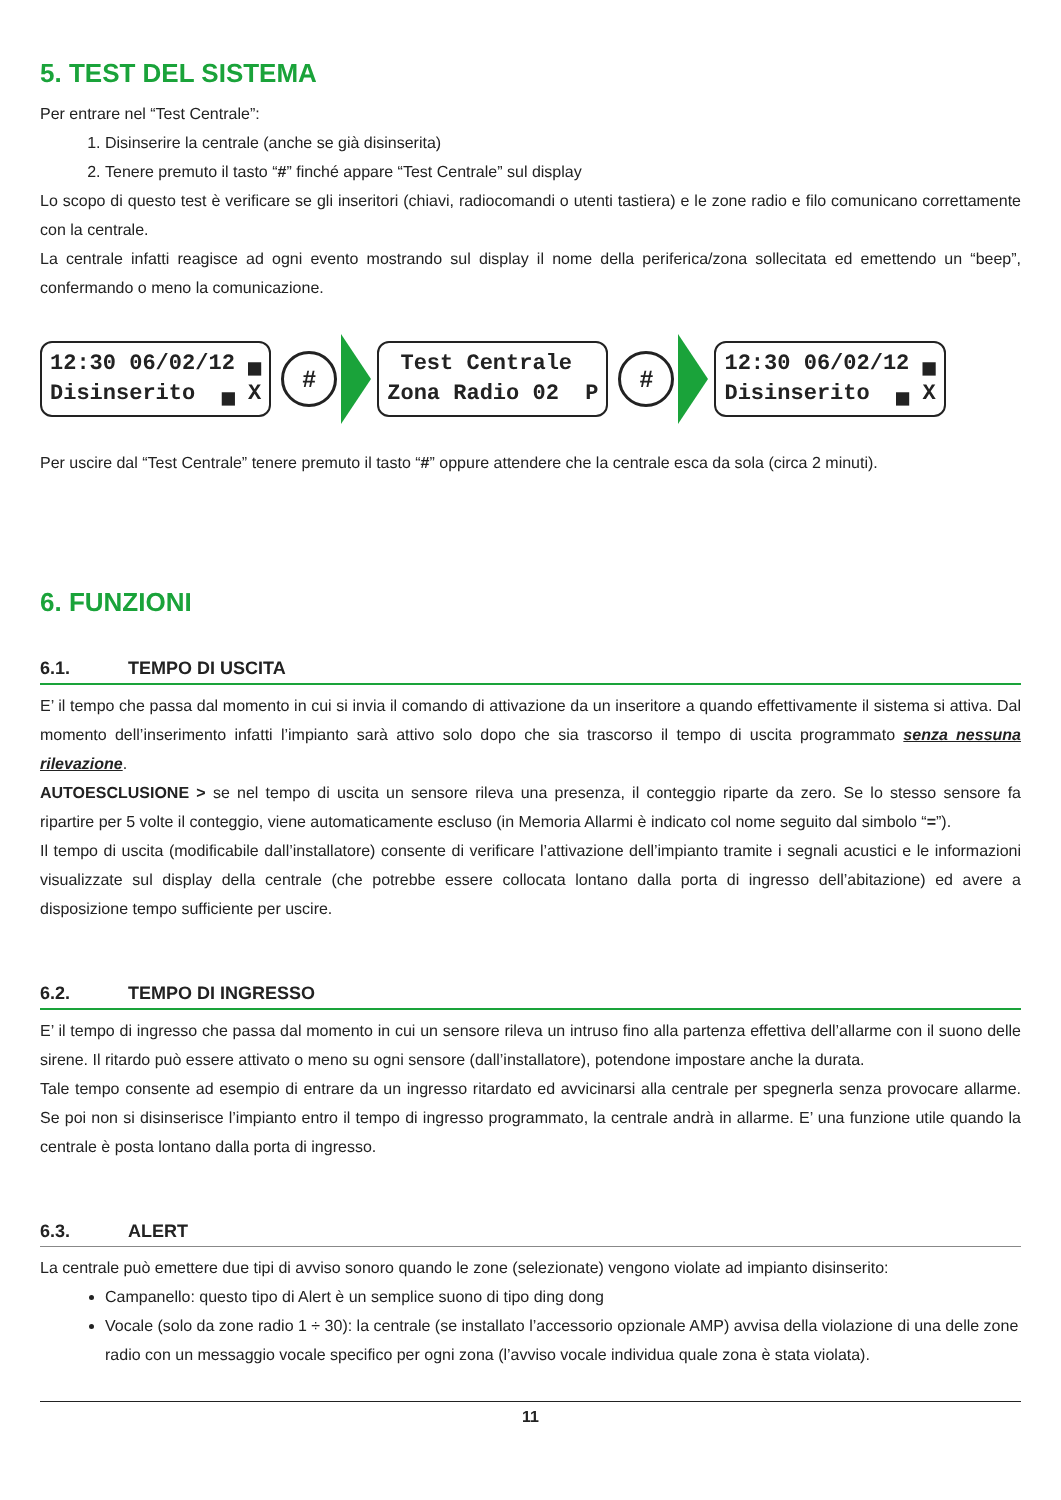5. TEST DEL SISTEMA
Per entrare nel “Test Centrale”:
1. Disinserire la centrale (anche se già disinserita)
2. Tenere premuto il tasto “#” finché appare “Test Centrale” sul display
Lo scopo di questo test è verificare se gli inseritori (chiavi, radiocomandi o utenti tastiera) e le zone radio e filo comunicano correttamente con la centrale.
La centrale infatti reagisce ad ogni evento mostrando sul display il nome della periferica/zona sollecitata ed emettendo un “beep”, confermando o meno la comunicazione.
12:30 06/02/12 ▄ Disinserito ▄ X
#
Test Centrale Zona Radio 02 P
#
12:30 06/02/12 ▄ Disinserito ▄ X
Per uscire dal “Test Centrale” tenere premuto il tasto “#” oppure attendere che la centrale esca da sola (circa 2 minuti).
6. FUNZIONI
6.1. TEMPO DI USCITA
E’ il tempo che passa dal momento in cui si invia il comando di attivazione da un inseritore a quando effettivamente il sistema si attiva. Dal momento dell’inserimento infatti l’impianto sarà attivo solo dopo che sia trascorso il tempo di uscita programmato senza nessuna rilevazione.
AUTOESCLUSIONE > se nel tempo di uscita un sensore rileva una presenza, il conteggio riparte da zero. Se lo stesso sensore fa ripartire per 5 volte il conteggio, viene automaticamente escluso (in Memoria Allarmi è indicato col nome seguito dal simbolo “=”).
Il tempo di uscita (modificabile dall’installatore) consente di verificare l’attivazione dell’impianto tramite i segnali acustici e le informazioni visualizzate sul display della centrale (che potrebbe essere collocata lontano dalla porta di ingresso dell’abitazione) ed avere a disposizione tempo sufficiente per uscire.
6.2. TEMPO DI INGRESSO
E’ il tempo di ingresso che passa dal momento in cui un sensore rileva un intruso fino alla partenza effettiva dell’allarme con il suono delle sirene. Il ritardo può essere attivato o meno su ogni sensore (dall’installatore), potendone impostare anche la durata.
Tale tempo consente ad esempio di entrare da un ingresso ritardato ed avvicinarsi alla centrale per spegnerla senza provocare allarme. Se poi non si disinserisce l’impianto entro il tempo di ingresso programmato, la centrale andrà in allarme. E’ una funzione utile quando la centrale è posta lontano dalla porta di ingresso.
6.3. ALERT
La centrale può emettere due tipi di avviso sonoro quando le zone (selezionate) vengono violate ad impianto disinserito:
Campanello: questo tipo di Alert è un semplice suono di tipo ding dong
Vocale (solo da zone radio 1 ÷ 30): la centrale (se installato l’accessorio opzionale AMP) avvisa della violazione di una delle zone radio con un messaggio vocale specifico per ogni zona (l’avviso vocale individua quale zona è stata violata).
11